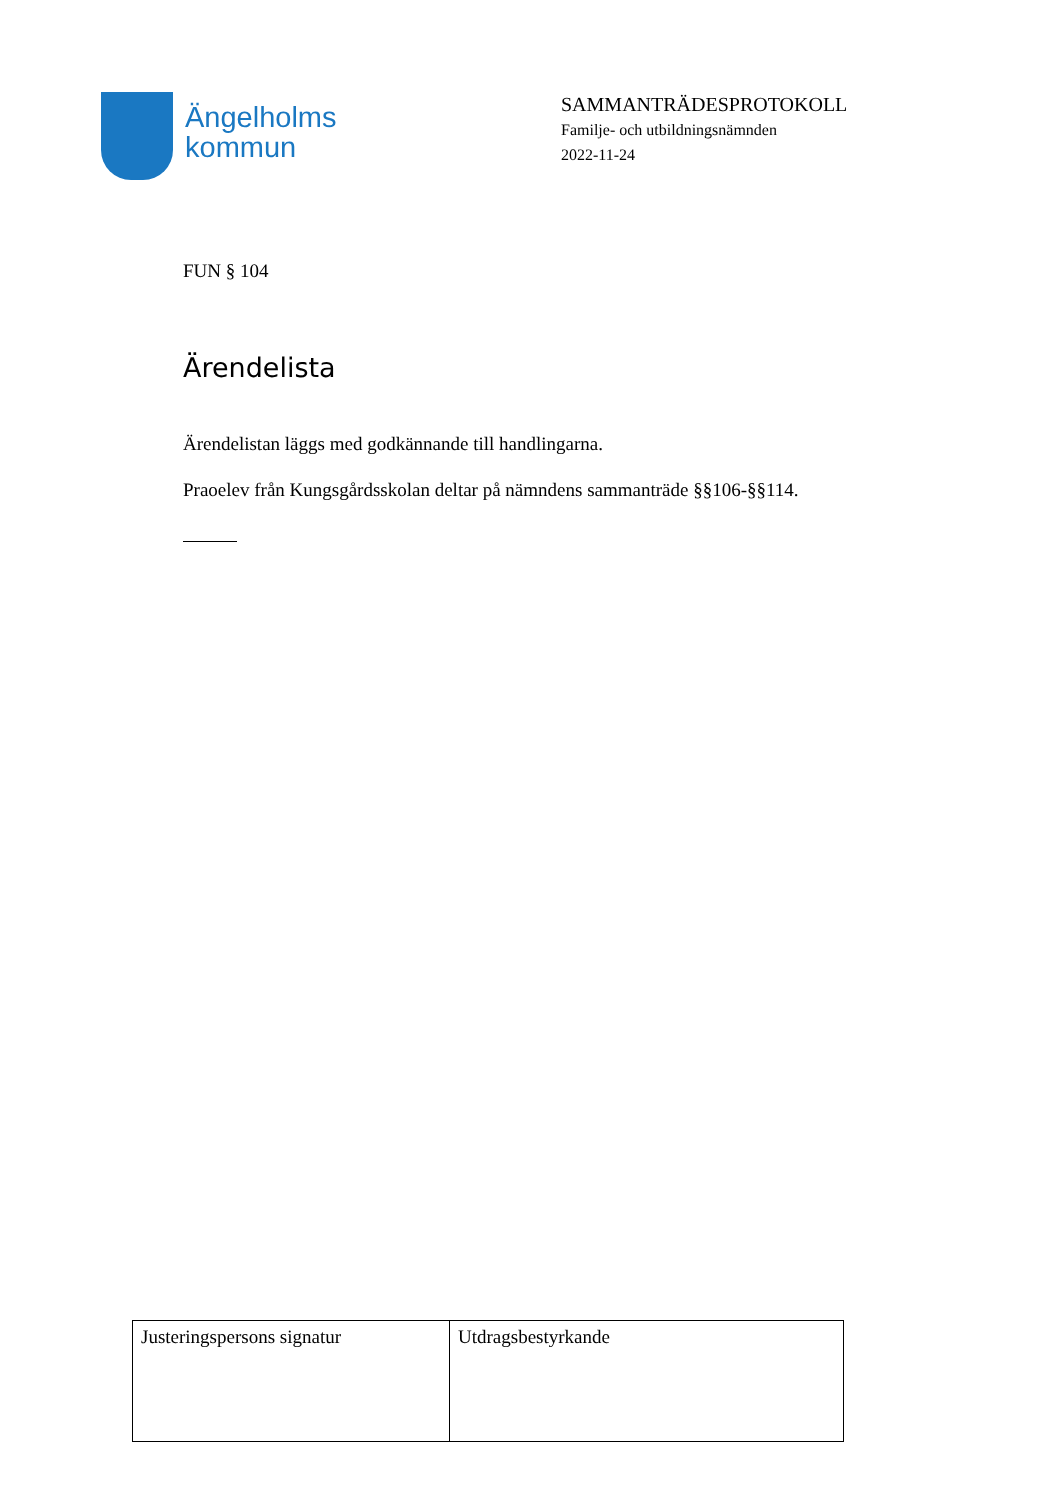Ängelholms
kommun
SAMMANTRÄDESPROTOKOLL
Familje- och utbildningsnämnden
2022-11-24
FUN § 104
Ärendelista
Ärendelistan läggs med godkännande till handlingarna.
Praoelev från Kungsgårdsskolan deltar på nämndens sammanträde §§106-§§114.
| Justeringspersons signatur | Utdragsbestyrkande |